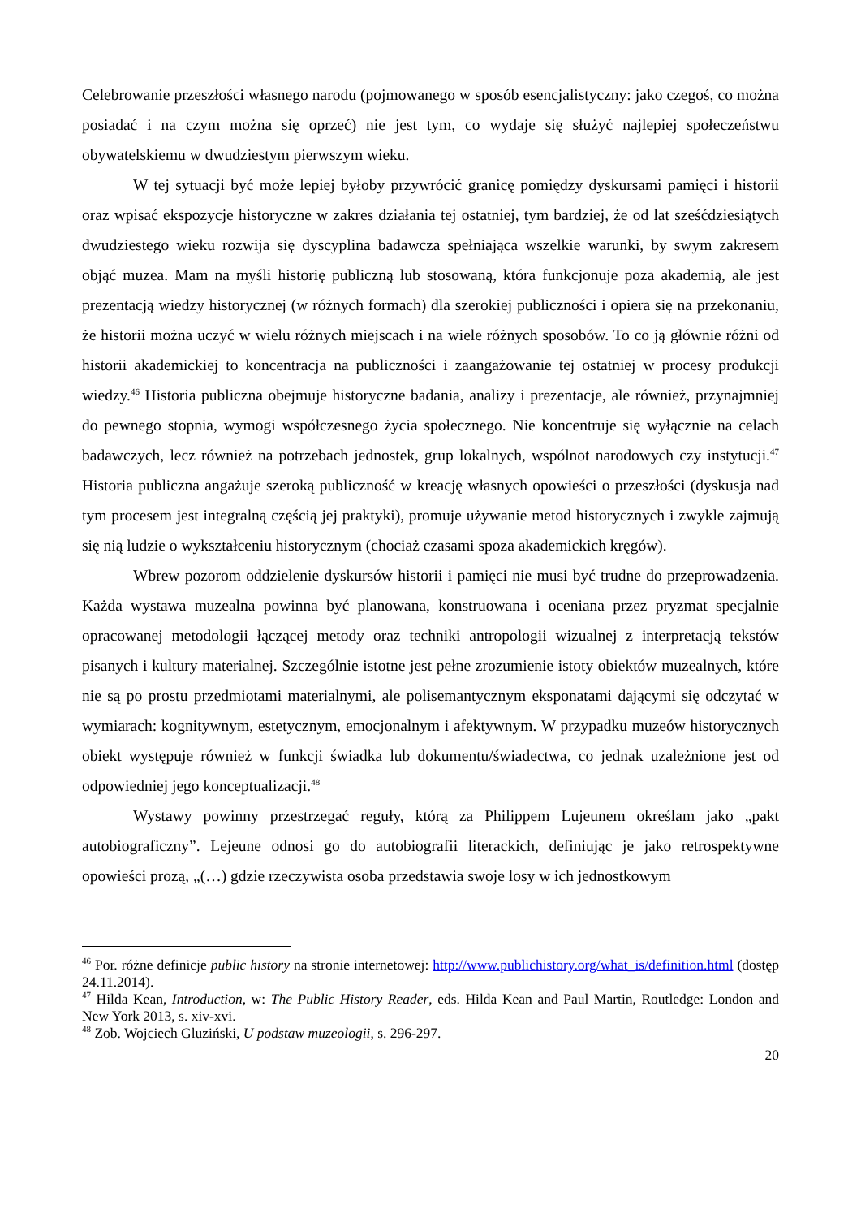Celebrowanie przeszłości własnego narodu (pojmowanego w sposób esencjalistyczny: jako czegoś, co można posiadać i na czym można się oprzeć) nie jest tym, co wydaje się służyć najlepiej społeczeństwu obywatelskiemu w dwudziestym pierwszym wieku.
W tej sytuacji być może lepiej byłoby przywrócić granicę pomiędzy dyskursami pamięci i historii oraz wpisać ekspozycje historyczne w zakres działania tej ostatniej, tym bardziej, że od lat sześćdziesiątych dwudziestego wieku rozwija się dyscyplina badawcza spełniająca wszelkie warunki, by swym zakresem objąć muzea. Mam na myśli historię publiczną lub stosowaną, która funkcjonuje poza akademią, ale jest prezentacją wiedzy historycznej (w różnych formach) dla szerokiej publiczności i opiera się na przekonaniu, że historii można uczyć w wielu różnych miejscach i na wiele różnych sposobów. To co ją głównie różni od historii akademickiej to koncentracja na publiczności i zaangażowanie tej ostatniej w procesy produkcji wiedzy.<sup>46</sup> Historia publiczna obejmuje historyczne badania, analizy i prezentacje, ale również, przynajmniej do pewnego stopnia, wymogi współczesnego życia społecznego. Nie koncentruje się wyłącznie na celach badawczych, lecz również na potrzebach jednostek, grup lokalnych, wspólnot narodowych czy instytucji.<sup>47</sup> Historia publiczna angażuje szeroką publiczność w kreację własnych opowieści o przeszłości (dyskusja nad tym procesem jest integralną częścią jej praktyki), promuje używanie metod historycznych i zwykle zajmują się nią ludzie o wykształceniu historycznym (chociaż czasami spoza akademickich kręgów).
Wbrew pozorom oddzielenie dyskursów historii i pamięci nie musi być trudne do przeprowadzenia. Każda wystawa muzealna powinna być planowana, konstruowana i oceniana przez pryzmat specjalnie opracowanej metodologii łączącej metody oraz techniki antropologii wizualnej z interpretacją tekstów pisanych i kultury materialnej. Szczególnie istotne jest pełne zrozumienie istoty obiektów muzealnych, które nie są po prostu przedmiotami materialnymi, ale polisemantycznym eksponatami dającymi się odczytać w wymiarach: kognitywnym, estetycznym, emocjonalnym i afektywnym. W przypadku muzeów historycznych obiekt występuje również w funkcji świadka lub dokumentu/świadectwa, co jednak uzależnione jest od odpowiedniej jego konceptualizacji.<sup>48</sup>
Wystawy powinny przestrzegać reguły, którą za Philippem Lujeunem określam jako „pakt autobiograficzny”. Lejeune odnosi go do autobiografii literackich, definiując je jako retrospektywne opowieści prozą, „(…) gdzie rzeczywista osoba przedstawia swoje losy w ich jednostkowym
<sup>46</sup> Por. różne definicje public history na stronie internetowej: http://www.publichistory.org/what_is/definition.html (dostęp 24.11.2014).
<sup>47</sup> Hilda Kean, Introduction, w: The Public History Reader, eds. Hilda Kean and Paul Martin, Routledge: London and New York 2013, s. xiv-xvi.
<sup>48</sup> Zob. Wojciech Gluziński, U podstaw muzeologii, s. 296-297.
20